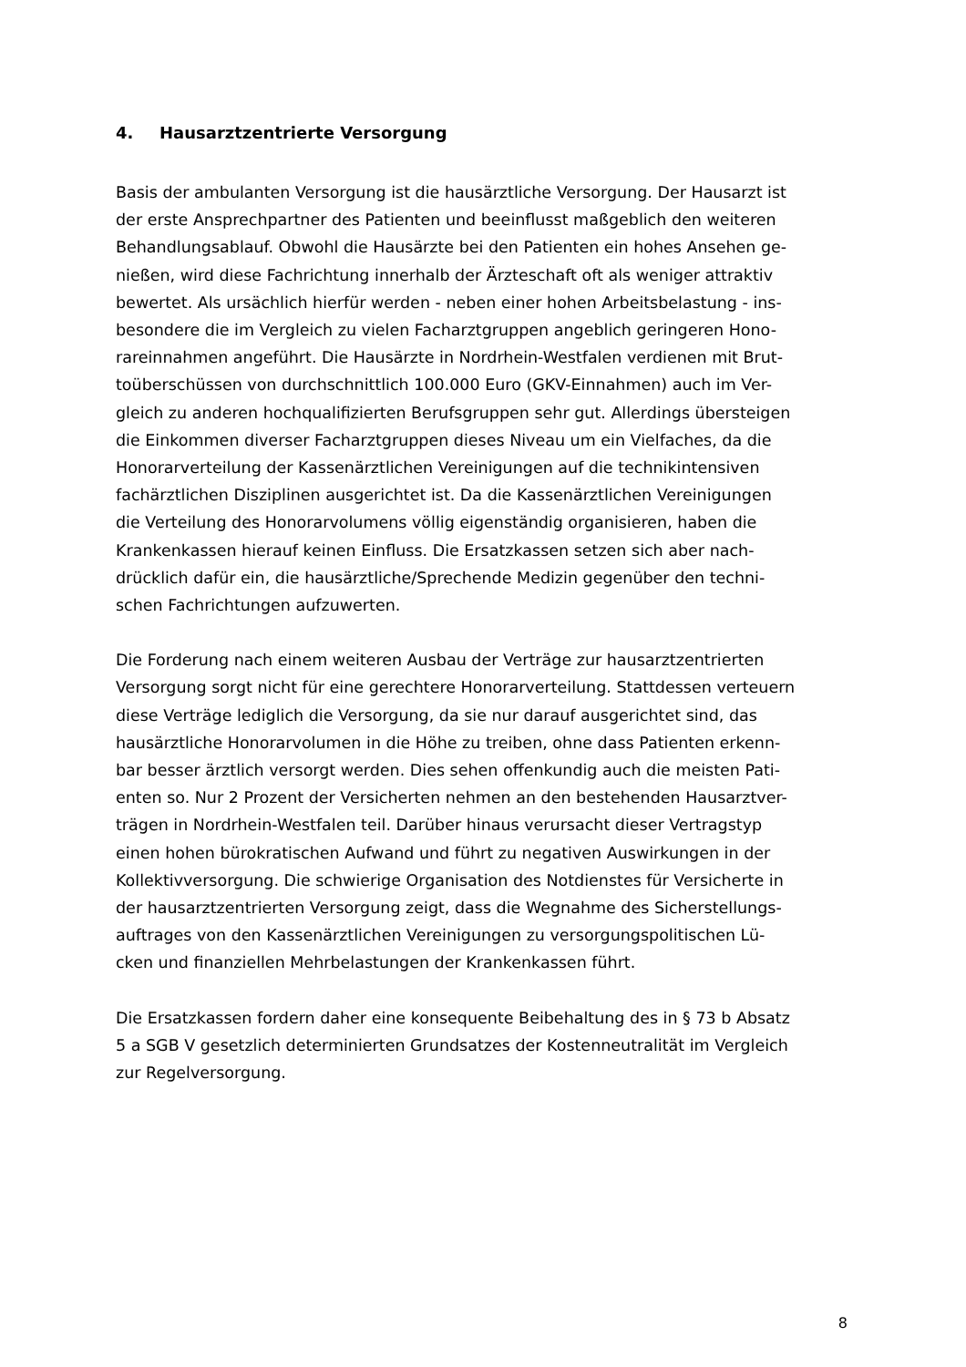4. Hausarztzentrierte Versorgung
Basis der ambulanten Versorgung ist die hausärztliche Versorgung. Der Hausarzt ist
der erste Ansprechpartner des Patienten und beeinflusst maßgeblich den weiteren
Behandlungsablauf. Obwohl die Hausärzte bei den Patienten ein hohes Ansehen ge-
nießen, wird diese Fachrichtung innerhalb der Ärzteschaft oft als weniger attraktiv
bewertet. Als ursächlich hierfür werden - neben einer hohen Arbeitsbelastung - ins-
besondere die im Vergleich zu vielen Facharztgruppen angeblich geringeren Hono-
rareinnahmen angeführt. Die Hausärzte in Nordrhein-Westfalen verdienen mit Brut-
toüberschüssen von durchschnittlich 100.000 Euro (GKV-Einnahmen) auch im Ver-
gleich zu anderen hochqualifizierten Berufsgruppen sehr gut. Allerdings übersteigen
die Einkommen diverser Facharztgruppen dieses Niveau um ein Vielfaches, da die
Honorarverteilung der Kassenärztlichen Vereinigungen auf die technikintensiven
fachärztlichen Disziplinen ausgerichtet ist. Da die Kassenärztlichen Vereinigungen
die Verteilung des Honorarvolumens völlig eigenständig organisieren, haben die
Krankenkassen hierauf keinen Einfluss. Die Ersatzkassen setzen sich aber nach-
drücklich dafür ein, die hausärztliche/Sprechende Medizin gegenüber den techni-
schen Fachrichtungen aufzuwerten.
Die Forderung nach einem weiteren Ausbau der Verträge zur hausarztzentrierten
Versorgung sorgt nicht für eine gerechtere Honorarverteilung. Stattdessen verteuern
diese Verträge lediglich die Versorgung, da sie nur darauf ausgerichtet sind, das
hausärztliche Honorarvolumen in die Höhe zu treiben, ohne dass Patienten erkenn-
bar besser ärztlich versorgt werden. Dies sehen offenkundig auch die meisten Pati-
enten so. Nur 2 Prozent der Versicherten nehmen an den bestehenden Hausarztver-
trägen in Nordrhein-Westfalen teil. Darüber hinaus verursacht dieser Vertragstyp
einen hohen bürokratischen Aufwand und führt zu negativen Auswirkungen in der
Kollektivversorgung. Die schwierige Organisation des Notdienstes für Versicherte in
der hausarztzentrierten Versorgung zeigt, dass die Wegnahme des Sicherstellungs-
auftrages von den Kassenärztlichen Vereinigungen zu versorgungspolitischen Lü-
cken und finanziellen Mehrbelastungen der Krankenkassen führt.
Die Ersatzkassen fordern daher eine konsequente Beibehaltung des in § 73 b Absatz
5 a SGB V gesetzlich determinierten Grundsatzes der Kostenneutralität im Vergleich
zur Regelversorgung.
8